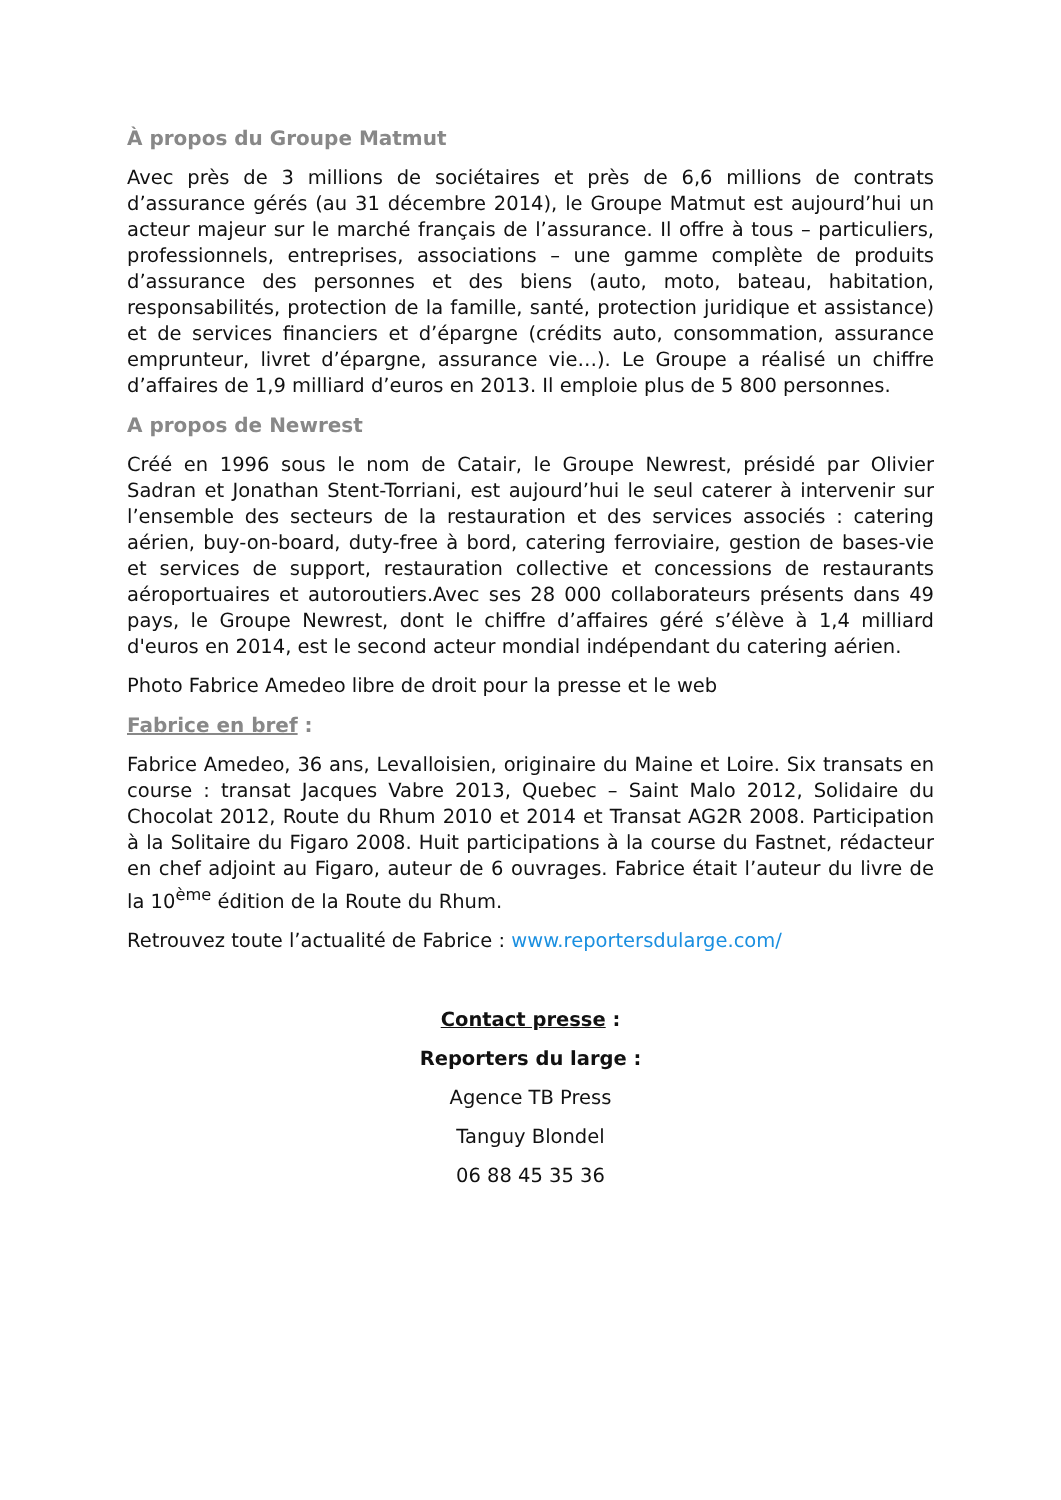À propos du Groupe Matmut
Avec près de 3 millions de sociétaires et près de 6,6 millions de contrats d’assurance gérés (au 31 décembre 2014), le Groupe Matmut est aujourd’hui un acteur majeur sur le marché français de l’assurance. Il offre à tous – particuliers, professionnels, entreprises, associations – une gamme complète de produits d’assurance des personnes et des biens (auto, moto, bateau, habitation, responsabilités, protection de la famille, santé, protection juridique et assistance) et de services financiers et d’épargne (crédits auto, consommation, assurance emprunteur, livret d’épargne, assurance vie…). Le Groupe a réalisé un chiffre d’affaires de 1,9 milliard d’euros en 2013. Il emploie plus de 5 800 personnes.
A propos de Newrest
Créé en 1996 sous le nom de Catair, le Groupe Newrest, présidé par Olivier Sadran et Jonathan Stent-Torriani, est aujourd’hui le seul caterer à intervenir sur l’ensemble des secteurs de la restauration et des services associés : catering aérien, buy-on-board, duty-free à bord, catering ferroviaire, gestion de bases-vie et services de support, restauration collective et concessions de restaurants aéroportuaires et autoroutiers.Avec ses 28 000 collaborateurs présents dans 49 pays, le Groupe Newrest, dont le chiffre d’affaires géré s’élève à 1,4 milliard d'euros en 2014, est le second acteur mondial indépendant du catering aérien.
Photo Fabrice Amedeo libre de droit pour la presse et le web
Fabrice en bref :
Fabrice Amedeo, 36 ans, Levalloisien, originaire du Maine et Loire. Six transats en course : transat Jacques Vabre 2013, Quebec – Saint Malo 2012, Solidaire du Chocolat 2012, Route du Rhum 2010 et 2014 et Transat AG2R 2008. Participation à la Solitaire du Figaro 2008. Huit participations à la course du Fastnet, rédacteur en chef adjoint au Figaro, auteur de 6 ouvrages. Fabrice était l’auteur du livre de la 10<sup>ème</sup> édition de la Route du Rhum.
Retrouvez toute l’actualité de Fabrice : www.reportersdularge.com/
Contact presse :
Reporters du large :
Agence TB Press
Tanguy Blondel
06 88 45 35 36